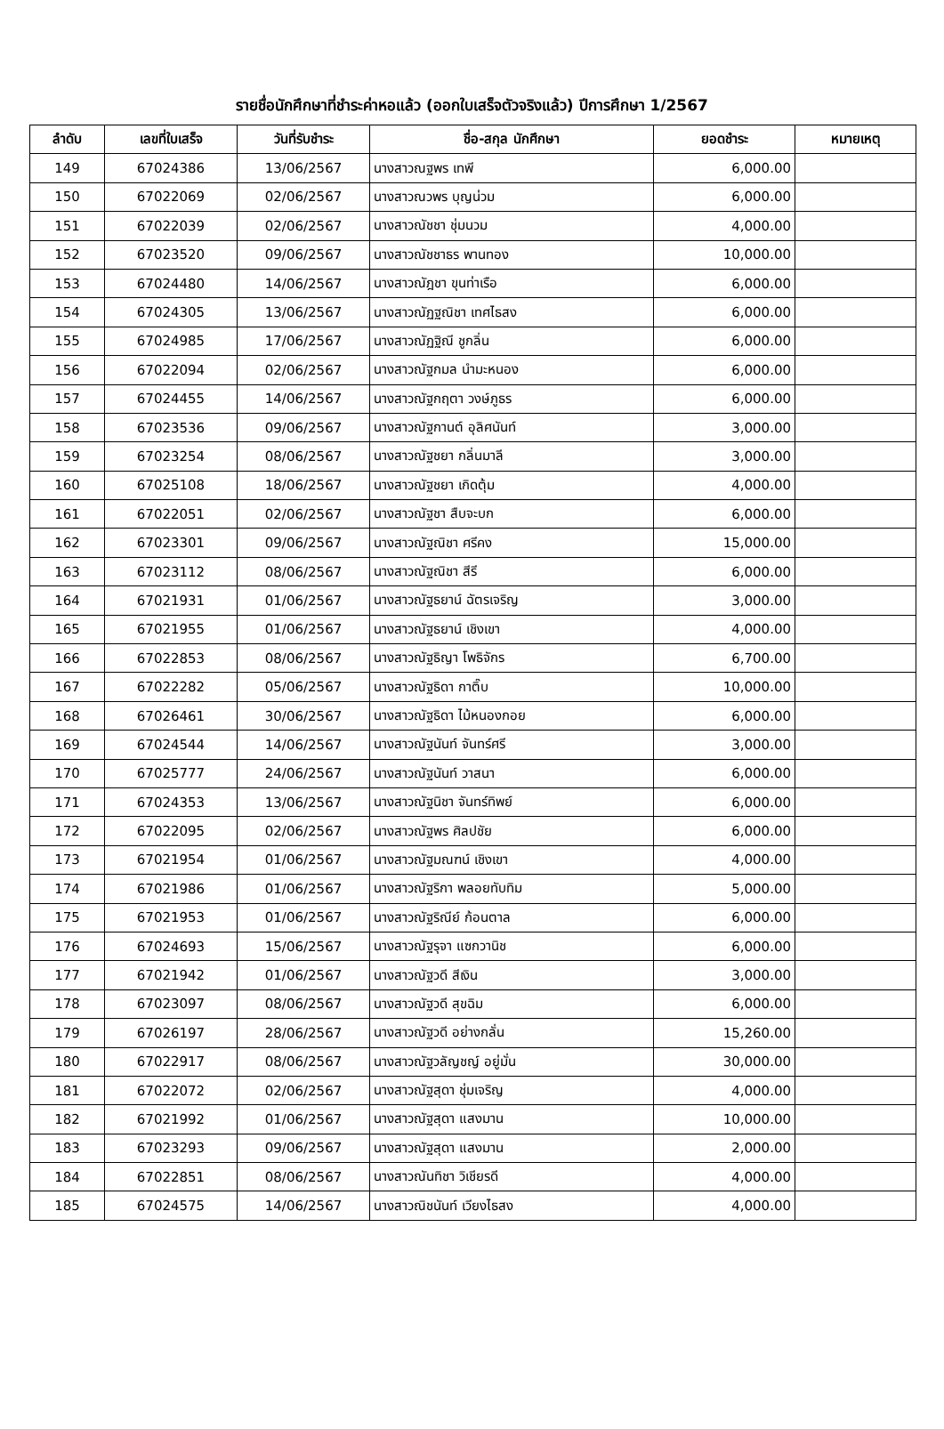รายชื่อนักศึกษาที่ชำระค่าหอแล้ว (ออกใบเสร็จตัวจริงแล้ว) ปีการศึกษา 1/2567
| ลำดับ | เลขที่ใบเสร็จ | วันที่รับชำระ | ชื่อ-สกุล นักศึกษา | ยอดชำระ | หมายเหตุ |
| --- | --- | --- | --- | --- | --- |
| 149 | 67024386 | 13/06/2567 | นางสาวณฐพร เทพี | 6,000.00 | |
| 150 | 67022069 | 02/06/2567 | นางสาวณวพร บุญน่วม | 6,000.00 | |
| 151 | 67022039 | 02/06/2567 | นางสาวณัชชา ชุ่มนวม | 4,000.00 | |
| 152 | 67023520 | 09/06/2567 | นางสาวณัชชาธร พานทอง | 10,000.00 | |
| 153 | 67024480 | 14/06/2567 | นางสาวณัฎชา ขุนท่าเรือ | 6,000.00 | |
| 154 | 67024305 | 13/06/2567 | นางสาวณัฏฐณิชา เทศไธสง | 6,000.00 | |
| 155 | 67024985 | 17/06/2567 | นางสาวณัฏฐิณี ชูกลิ่น | 6,000.00 | |
| 156 | 67022094 | 02/06/2567 | นางสาวณัฐกมล นำมะหนอง | 6,000.00 | |
| 157 | 67024455 | 14/06/2567 | นางสาวณัฐกฤตา วงษ์ภูธร | 6,000.00 | |
| 158 | 67023536 | 09/06/2567 | นางสาวณัฐกานต์ อุลิศนันท์ | 3,000.00 | |
| 159 | 67023254 | 08/06/2567 | นางสาวณัฐชยา กลิ่นมาลี | 3,000.00 | |
| 160 | 67025108 | 18/06/2567 | นางสาวณัฐชยา เกิดตุ้ม | 4,000.00 | |
| 161 | 67022051 | 02/06/2567 | นางสาวณัฐชา สืบจะบก | 6,000.00 | |
| 162 | 67023301 | 09/06/2567 | นางสาวณัฐณิชา ศรีคง | 15,000.00 | |
| 163 | 67023112 | 08/06/2567 | นางสาวณัฐณิชา สีรี | 6,000.00 | |
| 164 | 67021931 | 01/06/2567 | นางสาวณัฐธยาน์ ฉัตรเจริญ | 3,000.00 | |
| 165 | 67021955 | 01/06/2567 | นางสาวณัฐธยาน์ เชิงเขา | 4,000.00 | |
| 166 | 67022853 | 08/06/2567 | นางสาวณัฐธิญา โพธิจักร | 6,700.00 | |
| 167 | 67022282 | 05/06/2567 | นางสาวณัฐธิดา กาติ๊บ | 10,000.00 | |
| 168 | 67026461 | 30/06/2567 | นางสาวณัฐธิดา ไม้หนองกอย | 6,000.00 | |
| 169 | 67024544 | 14/06/2567 | นางสาวณัฐนันท์ จันทร์ศรี | 3,000.00 | |
| 170 | 67025777 | 24/06/2567 | นางสาวณัฐนันท์ วาสนา | 6,000.00 | |
| 171 | 67024353 | 13/06/2567 | นางสาวณัฐนิชา จันทร์ทิพย์ | 6,000.00 | |
| 172 | 67022095 | 02/06/2567 | นางสาวณัฐพร ศิลปชัย | 6,000.00 | |
| 173 | 67021954 | 01/06/2567 | นางสาวณัฐมณฑน์ เชิงเขา | 4,000.00 | |
| 174 | 67021986 | 01/06/2567 | นางสาวณัฐริกา พลอยทับทิม | 5,000.00 | |
| 175 | 67021953 | 01/06/2567 | นางสาวณัฐริณีย์ ก้อนตาล | 6,000.00 | |
| 176 | 67024693 | 15/06/2567 | นางสาวณัฐรุจา แซกวานิช | 6,000.00 | |
| 177 | 67021942 | 01/06/2567 | นางสาวณัฐวดี สีเงิน | 3,000.00 | |
| 178 | 67023097 | 08/06/2567 | นางสาวณัฐวดี สุขฉิม | 6,000.00 | |
| 179 | 67026197 | 28/06/2567 | นางสาวณัฐวดี อย่างกลั่น | 15,260.00 | |
| 180 | 67022917 | 08/06/2567 | นางสาวณัฐวลัญชญ์ อยู่มั่น | 30,000.00 | |
| 181 | 67022072 | 02/06/2567 | นางสาวณัฐสุดา ชุ่มเจริญ | 4,000.00 | |
| 182 | 67021992 | 01/06/2567 | นางสาวณัฐสุดา แสงมาน | 10,000.00 | |
| 183 | 67023293 | 09/06/2567 | นางสาวณัฐสุดา แสงมาน | 2,000.00 | |
| 184 | 67022851 | 08/06/2567 | นางสาวณันทิชา วิเชียรดี | 4,000.00 | |
| 185 | 67024575 | 14/06/2567 | นางสาวณิชนันท์ เวียงไธสง | 4,000.00 | |